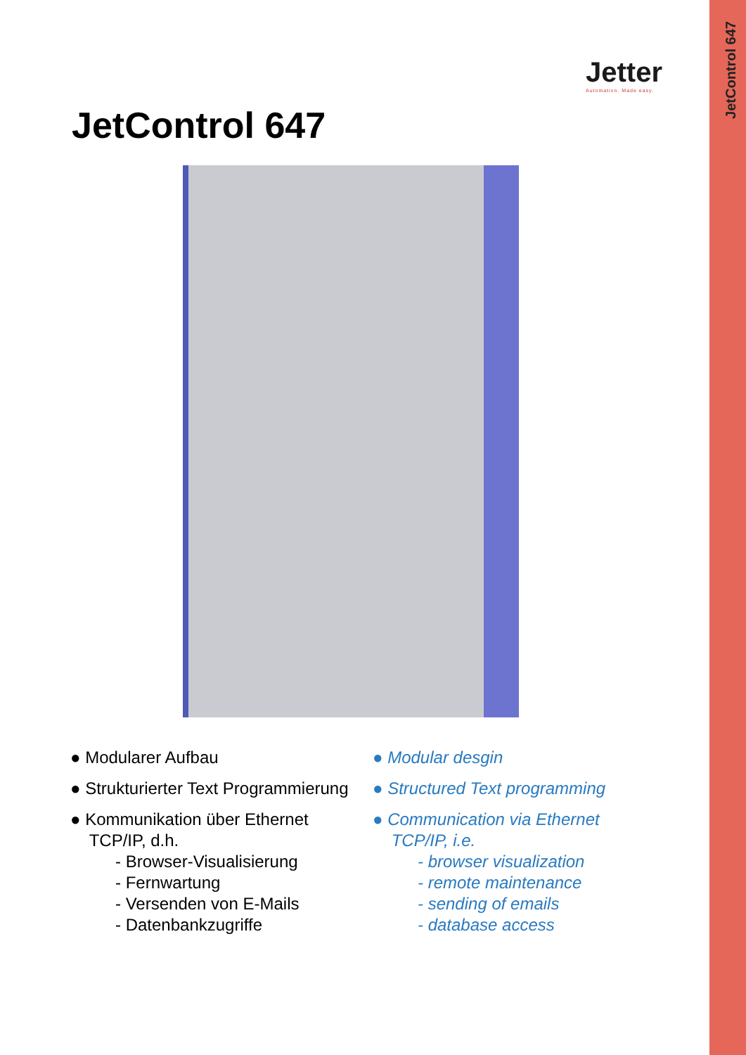JetControl 647
Jetter
Automation. Made easy.
JetControl 647
● Modularer Aufbau
● Strukturierter Text Programmierung
● Kommunikation über Ethernet
TCP/IP, d.h.
- Browser-Visualisierung
- Fernwartung
- Versenden von E-Mails
- Datenbankzugriffe
● Modular desgin
● Structured Text programming
● Communication via Ethernet
TCP/IP, i.e.
- browser visualization
- remote maintenance
- sending of emails
- database access